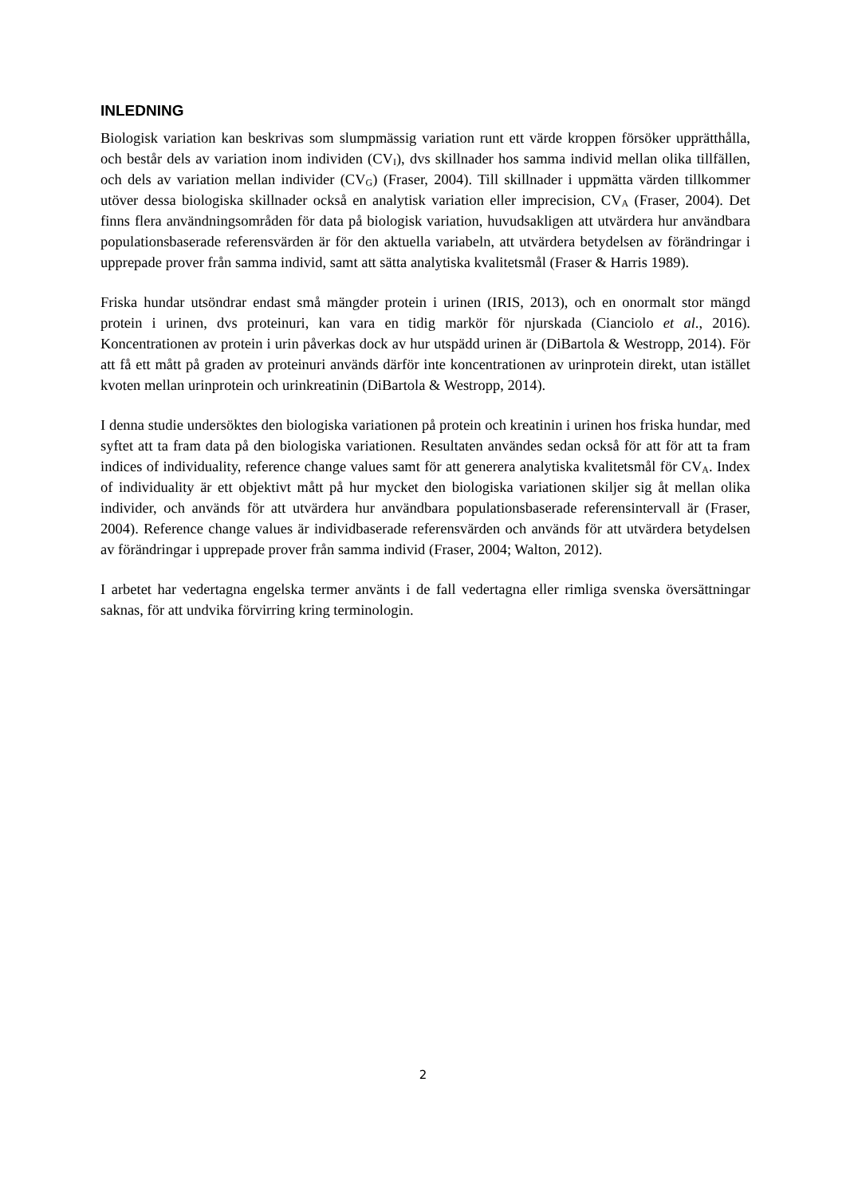INLEDNING
Biologisk variation kan beskrivas som slumpmässig variation runt ett värde kroppen försöker upprätthålla, och består dels av variation inom individen (CV<sub>I</sub>), dvs skillnader hos samma individ mellan olika tillfällen, och dels av variation mellan individer (CV<sub>G</sub>) (Fraser, 2004). Till skillnader i uppmätta värden tillkommer utöver dessa biologiska skillnader också en analytisk variation eller imprecision, CV<sub>A</sub> (Fraser, 2004). Det finns flera användningsområden för data på biologisk variation, huvudsakligen att utvärdera hur användbara populationsbaserade referensvärden är för den aktuella variabeln, att utvärdera betydelsen av förändringar i upprepade prover från samma individ, samt att sätta analytiska kvalitetsmål (Fraser & Harris 1989).
Friska hundar utsöndrar endast små mängder protein i urinen (IRIS, 2013), och en onormalt stor mängd protein i urinen, dvs proteinuri, kan vara en tidig markör för njurskada (Cianciolo et al., 2016). Koncentrationen av protein i urin påverkas dock av hur utspädd urinen är (DiBartola & Westropp, 2014). För att få ett mått på graden av proteinuri används därför inte koncentrationen av urinprotein direkt, utan istället kvoten mellan urinprotein och urinkreatinin (DiBartola & Westropp, 2014).
I denna studie undersöktes den biologiska variationen på protein och kreatinin i urinen hos friska hundar, med syftet att ta fram data på den biologiska variationen. Resultaten användes sedan också för att för att ta fram indices of individuality, reference change values samt för att generera analytiska kvalitetsmål för CV<sub>A</sub>. Index of individuality är ett objektivt mått på hur mycket den biologiska variationen skiljer sig åt mellan olika individer, och används för att utvärdera hur användbara populationsbaserade referensintervall är (Fraser, 2004). Reference change values är individbaserade referensvärden och används för att utvärdera betydelsen av förändringar i upprepade prover från samma individ (Fraser, 2004; Walton, 2012).
I arbetet har vedertagna engelska termer använts i de fall vedertagna eller rimliga svenska översättningar saknas, för att undvika förvirring kring terminologin.
2